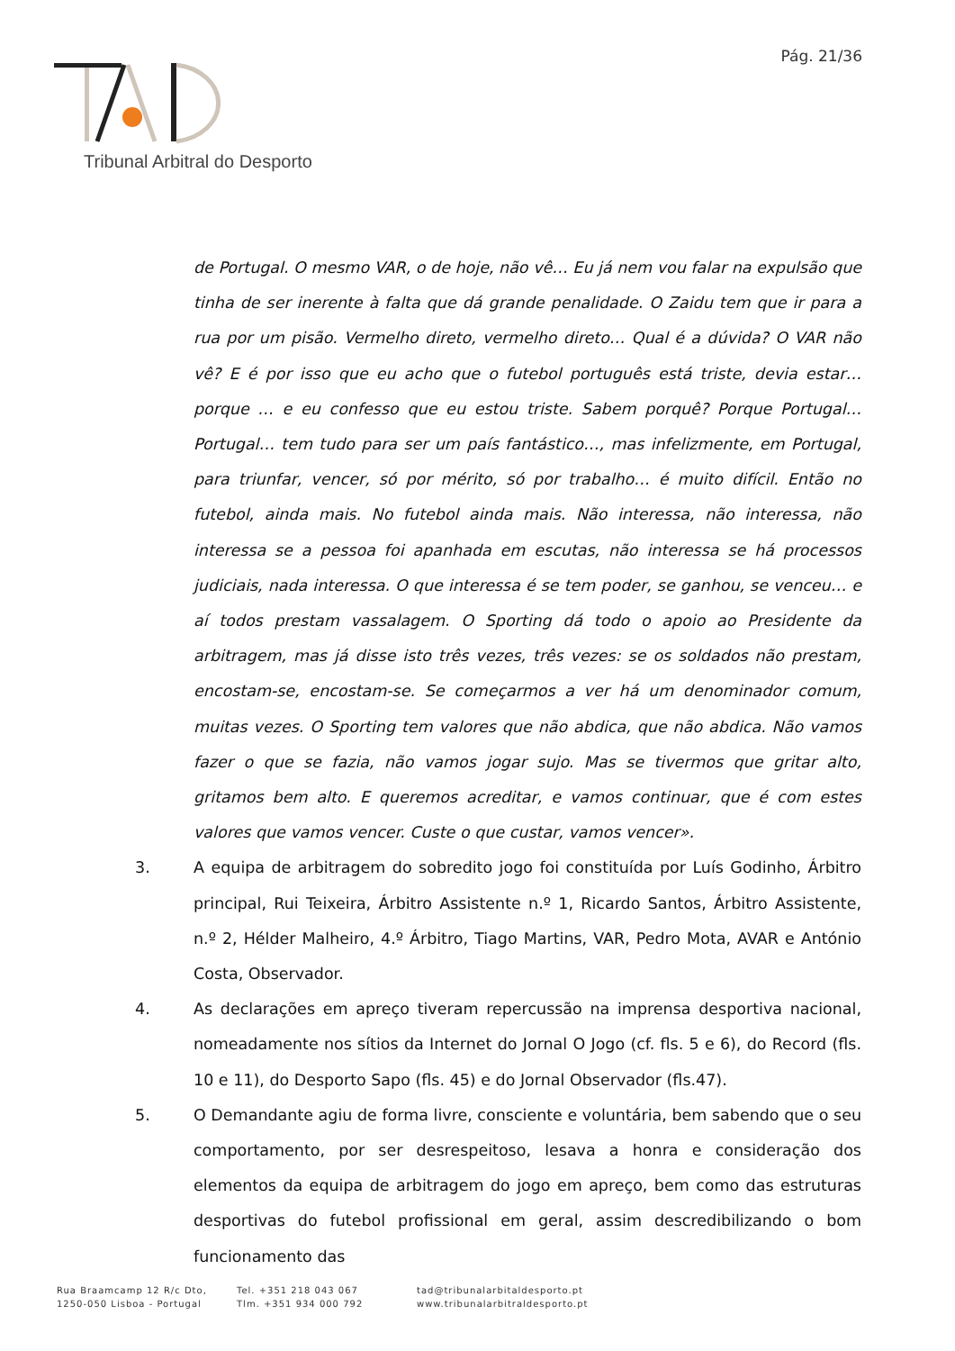Pág. 21/36
Tribunal Arbitral do Desporto
de Portugal. O mesmo VAR, o de hoje, não vê… Eu já nem vou falar na expulsão que tinha de ser inerente à falta que dá grande penalidade. O Zaidu tem que ir para a rua por um pisão. Vermelho direto, vermelho direto… Qual é a dúvida? O VAR não vê? E é por isso que eu acho que o futebol português está triste, devia estar… porque … e eu confesso que eu estou triste. Sabem porquê? Porque Portugal… Portugal… tem tudo para ser um país fantástico…, mas infelizmente, em Portugal, para triunfar, vencer, só por mérito, só por trabalho… é muito difícil. Então no futebol, ainda mais. No futebol ainda mais. Não interessa, não interessa, não interessa se a pessoa foi apanhada em escutas, não interessa se há processos judiciais, nada interessa. O que interessa é se tem poder, se ganhou, se venceu… e aí todos prestam vassalagem. O Sporting dá todo o apoio ao Presidente da arbitragem, mas já disse isto três vezes, três vezes: se os soldados não prestam, encostam-se, encostam-se. Se começarmos a ver há um denominador comum, muitas vezes. O Sporting tem valores que não abdica, que não abdica. Não vamos fazer o que se fazia, não vamos jogar sujo. Mas se tivermos que gritar alto, gritamos bem alto. E queremos acreditar, e vamos continuar, que é com estes valores que vamos vencer. Custe o que custar, vamos vencer».
3. A equipa de arbitragem do sobredito jogo foi constituída por Luís Godinho, Árbitro principal, Rui Teixeira, Árbitro Assistente n.º 1, Ricardo Santos, Árbitro Assistente, n.º 2, Hélder Malheiro, 4.º Árbitro, Tiago Martins, VAR, Pedro Mota, AVAR e António Costa, Observador.
4. As declarações em apreço tiveram repercussão na imprensa desportiva nacional, nomeadamente nos sítios da Internet do Jornal O Jogo (cf. fls. 5 e 6), do Record (fls. 10 e 11), do Desporto Sapo (fls. 45) e do Jornal Observador (fls.47).
5. O Demandante agiu de forma livre, consciente e voluntária, bem sabendo que o seu comportamento, por ser desrespeitoso, lesava a honra e consideração dos elementos da equipa de arbitragem do jogo em apreço, bem como das estruturas desportivas do futebol profissional em geral, assim descredibilizando o bom funcionamento das
Rua Braamcamp 12 R/c Dto,
1250-050 Lisboa - Portugal
Tel. +351 218 043 067
Tlm. +351 934 000 792
tad@tribunalarbitaldesporto.pt
www.tribunalarbitraldesporto.pt